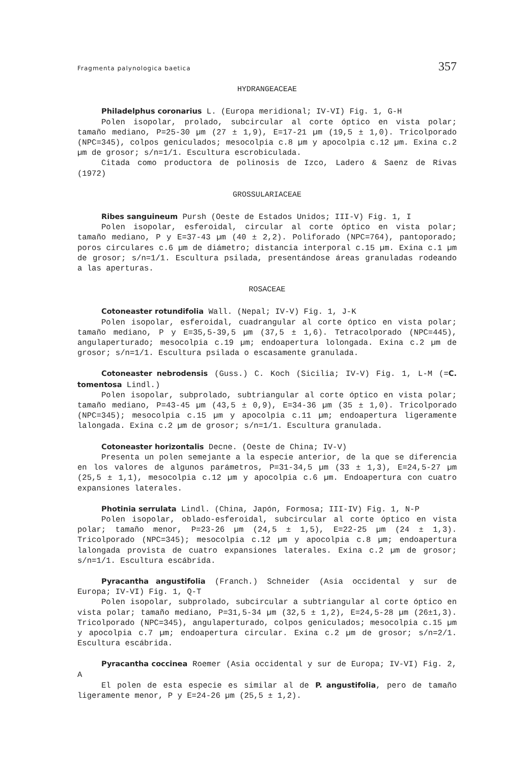Fragmenta palynologica baetica 357
HYDRANGEACEAE
Philadelphus coronarius L. (Europa meridional; IV-VI) Fig. 1, G-H
Polen isopolar, prolado, subcircular al corte óptico en vista polar; tamaño mediano, P=25-30 µm (27 ± 1,9), E=17-21 µm (19,5 ± 1,0). Tricolporado (NPC=345), colpos geniculados; mesocolpia c.8 µm y apocolpia c.12 µm. Exina c.2 µm de grosor; s/n=1/1. Escultura escrobiculada.
Citada como productora de polinosis de Izco, Ladero & Saenz de Rivas (1972)
GROSSULARIACEAE
Ribes sanguineum Pursh (Oeste de Estados Unidos; III-V) Fig. 1, I
Polen isopolar, esferoidal, circular al corte óptico en vista polar; tamaño mediano, P y E=37-43 µm (40 ± 2,2). Poliforado (NPC=764), pantoporado; poros circulares c.6 µm de diámetro; distancia interporal c.15 µm. Exina c.1 µm de grosor; s/n=1/1. Escultura psilada, presentándose áreas granuladas rodeando a las aperturas.
ROSACEAE
Cotoneaster rotundifolia Wall. (Nepal; IV-V) Fig. 1, J-K
Polen isopolar, esferoidal, cuadrangular al corte óptico en vista polar; tamaño mediano, P y E=35,5-39,5 µm (37,5 ± 1,6). Tetracolporado (NPC=445), angulaperturado; mesocolpia c.19 µm; endoapertura lolongada. Exina c.2 µm de grosor; s/n=1/1. Escultura psilada o escasamente granulada.
Cotoneaster nebrodensis (Guss.) C. Koch (Sicilia; IV-V) Fig. 1, L-M (=C. tomentosa Lindl.)
Polen isopolar, subprolado, subtriangular al corte óptico en vista polar; tamaño mediano, P=43-45 µm (43,5 ± 0,9), E=34-36 µm (35 ± 1,0). Tricolporado (NPC=345); mesocolpia c.15 µm y apocolpia c.11 µm; endoapertura ligeramente lalongada. Exina c.2 µm de grosor; s/n=1/1. Escultura granulada.
Cotoneaster horizontalis Decne. (Oeste de China; IV-V)
Presenta un polen semejante a la especie anterior, de la que se diferencia en los valores de algunos parámetros, P=31-34,5 µm (33 ± 1,3), E=24,5-27 µm (25,5 ± 1,1), mesocolpia c.12 µm y apocolpia c.6 µm. Endoapertura con cuatro expansiones laterales.
Photinia serrulata Lindl. (China, Japón, Formosa; III-IV) Fig. 1, N-P
Polen isopolar, oblado-esferoidal, subcircular al corte óptico en vista polar; tamaño menor, P=23-26 µm (24,5 ± 1,5), E=22-25 µm (24 ± 1,3). Tricolporado (NPC=345); mesocolpia c.12 µm y apocolpia c.8 µm; endoapertura lalongada provista de cuatro expansiones laterales. Exina c.2 µm de grosor; s/n=1/1. Escultura escábrida.
Pyracantha angustifolia (Franch.) Schneider (Asia occidental y sur de Europa; IV-VI) Fig. 1, Q-T
Polen isopolar, subprolado, subcircular a subtriangular al corte óptico en vista polar; tamaño mediano, P=31,5-34 µm (32,5 ± 1,2), E=24,5-28 µm (26±1,3). Tricolporado (NPC=345), angulaperturado, colpos geniculados; mesocolpia c.15 µm y apocolpia c.7 µm; endoapertura circular. Exina c.2 µm de grosor; s/n=2/1. Escultura escábrida.
Pyracantha coccinea Roemer (Asia occidental y sur de Europa; IV-VI) Fig. 2, A
El polen de esta especie es similar al de P. angustifolia, pero de tamaño ligeramente menor, P y E=24-26 µm (25,5 ± 1,2).